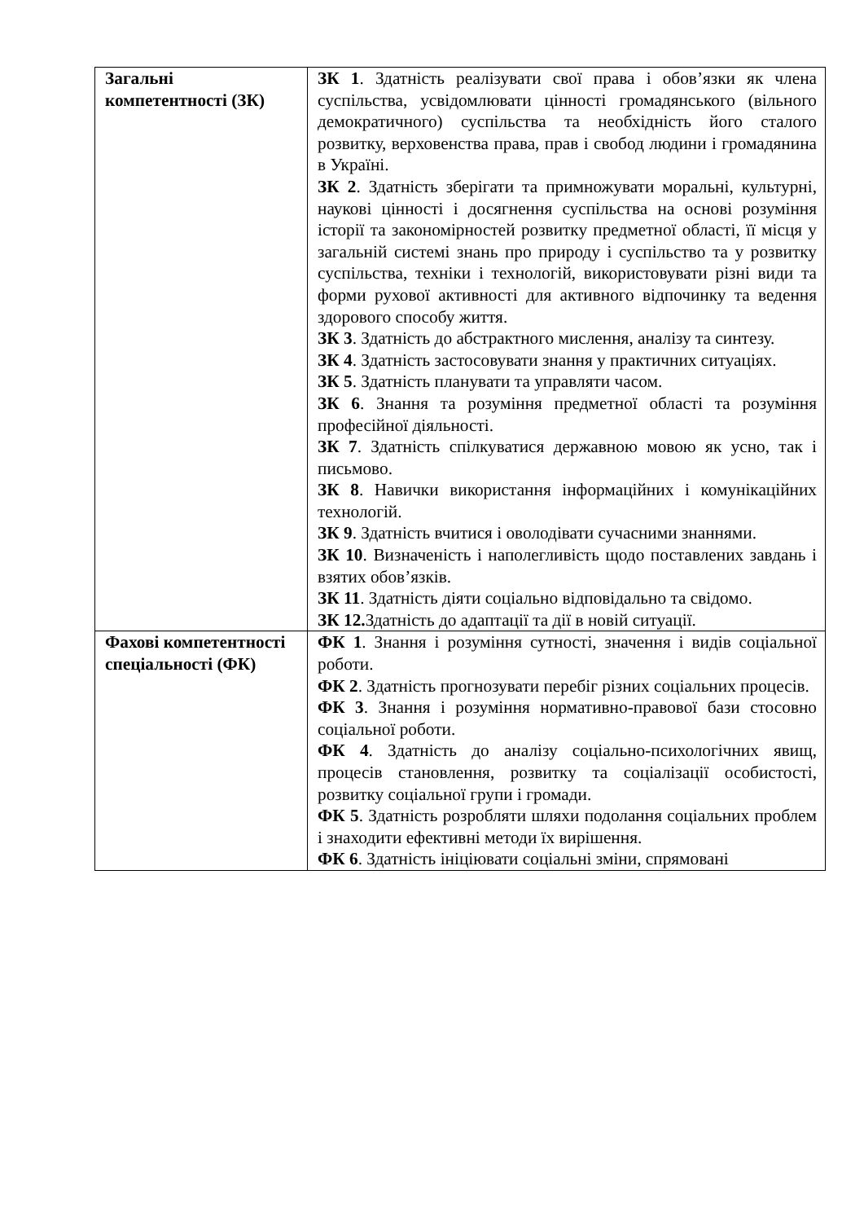| Загальні компетентності (ЗК) | ЗК 1 . Здатність реалізувати свої права і обов’язки як члена суспільства, усвідомлювати цінності громадянського (вільного демократичного) суспільства та необхідність його сталого розвитку, верховенства права, прав і свобод людини і громадянина в Україні. ЗК 2 . Здатність зберігати та примножувати моральні, культурні, наукові цінності і досягнення суспільства на основі розуміння історії та закономірностей розвитку предметної області, її місця у загальній системі знань про природу і суспільство та у розвитку суспільства, техніки і технологій, використовувати різні види та форми рухової активності для активного відпочинку та ведення здорового способу життя. ЗК 3 . Здатність до абстрактного мислення, аналізу та синтезу. ЗК 4 . Здатність застосовувати знання у практичних ситуаціях. ЗК 5 . Здатність планувати та управляти часом. ЗК 6 . Знання та розуміння предметної області та розуміння професійної діяльності. ЗК 7 . Здатність спілкуватися державною мовою як усно, так і письмово. ЗК 8 . Навички використання інформаційних і комунікаційних технологій. ЗК 9 . Здатність вчитися і оволодівати сучасними знаннями. ЗК 10 . Визначеність і наполегливість щодо поставлених завдань і взятих обов’язків. ЗК 11 . Здатність діяти соціально відповідально та свідомо. ЗК 12. Здатність до адаптації та дії в новій ситуації. |
| Фахові компетентності спеціальності (ФК) | ФК 1 . Знання і розуміння сутності, значення і видів соціальної роботи. ФК 2 . Здатність прогнозувати перебіг різних соціальних процесів. ФК 3 . Знання і розуміння нормативно-правової бази стосовно соціальної роботи. ФК 4 . Здатність до аналізу соціально-психологічних явищ, процесів становлення, розвитку та соціалізації особистості, розвитку соціальної групи і громади. ФК 5 . Здатність розробляти шляхи подолання соціальних проблем і знаходити ефективні методи їх вирішення. ФК 6 . Здатність ініціювати соціальні зміни, спрямовані |